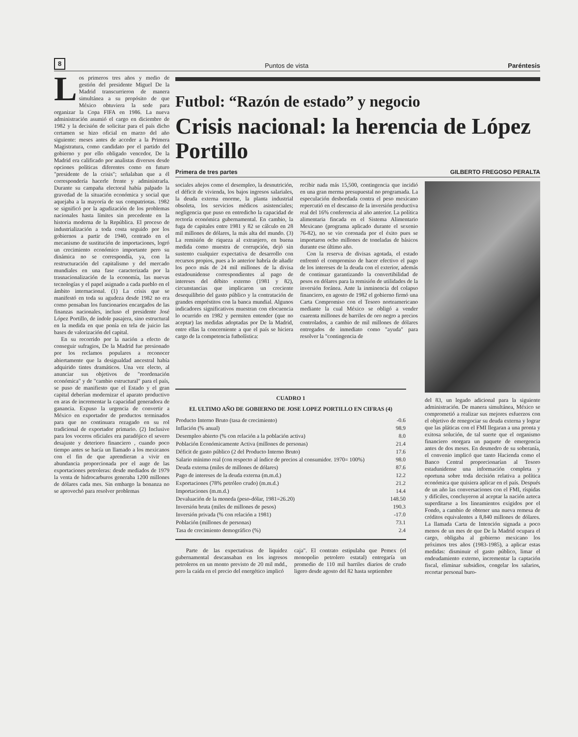8 Puntos de vista Paréntesis
Los primeros tres años y medio de gestión del presidente Miguel De la Madrid transcurrieron de manera simultánea a su propósito de que México obtuviera la sede para organizar la Copa FIFA en 1986. La nueva administración asumió el cargo en diciembre de 1982 y la decisión de solicitar para el país dicho certamen se hizo oficial en marzo del año siguiente: meses antes de acceder a la Primera Magistratura, como candidato por el partido del gobierno y por ello obligado vencedor, De la Madrid era calificado por analistas diversos desde opciones políticas diferentes como en futuro "presidente de la crisis"; señalaban que a él correspondería hacerle frente y administrarla. Durante su campaña electoral había palpado la gravedad de la situación económica y social que aquejaba a la mayoría de sus compatriotas. 1982 se significó por la agudización de los problemas nacionales hasta límites sin precedente en la historia moderna de la República. El proceso de industrialización a toda costa seguido por los gobiernos a partir de 1940, centrado en el mecanismo de sustitución de importaciones, logró un crecimiento económico importante pero su dinámica no se correspondía, ya, con la restructuración del capitalismo y del mercado mundiales en una fase caracterizada por la trasnacionalización de la economía, las nuevas tecnologías y el papel asignado a cada pueblo en el ámbito internacional. (1) La crisis que se manifestó en toda su agudeza desde 1982 no era como pensaban los funcionarios encargados de las finanzas nacionales, incluso el presidente José López Portillo, de índole pasajera, sino estructural en la medida en que ponía en tela de juicio las bases de valorización del capital.
En su recorrido por la nación a efecto de conseguir sufragios, De la Madrid fue presionado por los reclamos populares a reconocer abiertamente que la desigualdad ancestral había adquirido tintes dramáticos. Una vez electo, al anunciar sus objetivos de "reordenación económica" y de "cambio estructural" para el país, se puso de manifiesto que el Estado y el gran capital deberían modernizar el aparato productivo en aras de incrementar la capacidad generadora de ganancia. Expuso la urgencia de convertir a México en exportador de productos terminados para que no continuara rezagado en su rol tradicional de exportador primario. (2) Inclusive para los voceros oficiales era paradójico el severo desajuste y deterioro financiero , cuando poco tiempo antes se hacía un llamado a los mexicanos con el fin de que aprendieran a vivir en abundancia proporcionada por el auge de las exportaciones petroleras: desde mediados de 1979 la venta de hidrocarburos generaba 1200 millones de dólares cada mes. Sin embargo la bonanza no se aprovechó para resolver problemas
Futbol: “Razón de estado” y negocio
Crisis nacional: la herencia de López Portillo
Primera de tres partes GILBERTO FREGOSO PERALTA
sociales añejos como el desempleo, la desnutrición, el déficit de vivienda, los bajos ingresos salariales, la deuda externa enorme, la planta industrial obsoleta, los servicios médicos asistenciales; negligencia que puso en entredicho la capacidad de rectoría económica gubernamental. En cambio, la fuga de capitales entre 1981 y 82 se cálculo en 28 mil millones de dólares, la más alta del mundo. (3) La remisión de riqueza al extranjero, en buena medida como muestra de corrupción, dejó sin sustento cualquier expectativa de desarrollo con recursos propios, pues a lo anterior habría de añadir los poco más de 24 mil millones de la divisa estadounidense correspondientes al pago de intereses del débito externo (1981 y 82), circunstancias que implicaron un creciente desequilibrio del gasto público y la contratación de grandes empréstitos con la banca mundial. Algunos indicadores significativos muestran con elocuencia lo ocurrido en 1982 y permiten entender (que no aceptar) las medidas adoptadas por De la Madrid, entre ellas la concerniente a que el país se hiciera cargo de la competencia futbolística:
recibir nada más 15,500, contingencia que incidió en una gran merma presupuestal no programada. La especulación desbordada contra el peso mexicano repercutió en el descanso de la inversión productiva real del 16% conferencia al año anterior. La política alimentaria fincada en el Sistema Alimentario Mexicano (programa aplicado durante el sexenio 76-82), no se vio coronada por el éxito pues se importaron ocho millones de toneladas de básicos durante ese último año.
Con la reserva de divisas agotada, el estado enfrentó el compromiso de hacer efectivo el pago de los intereses de la deuda con el exterior, además de continuar garantizando la convertibilidad de pesos en dólares para la remisión de utilidades de la inversión foránea. Ante la inminencia del colapso financiero, en agosto de 1982 el gobierno firmó una Carta Compromiso con el Tesoro norteamericano mediante la cual México se obligó a vender cuarenta millones de barriles de oro negro a precios controlados, a cambio de mil millones de dólares entregados de inmediato como "ayuda" para resolver la "contingencia de
del 83, un legado adicional para la siguiente administración. De manera simultánea, México se comprometió a realizar sus mejores esfuerzos con el objetivo de renegociar su deuda externa y lograr que las pláticas con el FMI llegaran a una pronta y exitosa solución, de tal suerte que el organismo financiero otorgara un paquete de emergencia antes de dos meses. En desmedro de su soberanía, el convenio implicó que tanto Hacienda como el Banco Central proporcionarían al Tesoro estadunidense una información completa y oportuna sobre toda decisión relativa a política económica que quisiera aplicar en el país. Después de un año las conversaciones con el FMI, ríspidas y difíciles, concluyeron al aceptar la nación azteca superditarse a los lineamientos exigidos por el Fondo, a cambio de obtener una nueva remesa de créditos equivalentes a 8,840 millones de dólares. La llamada Carta de Intención signada a poco menos de un mes de que De la Madrid ocupara el cargo, obligaba al gobierno mexicano los próximos tres años (1983-1985), a aplicar estas medidas: disminuir el gasto público, limar el endeudamiento externo, incrementar la captación fiscal, eliminar subsidios, congelar los salarios, recortar personal buro-
CUADRO 1
EL ULTIMO AÑO DE GOBIERNO DE JOSE LOPEZ PORTILLO EN CIFRAS (4)
| Producto Interno Bruto (tasa de crecimiento) | -0.6 |
| Inflación (% anual) | 98.9 |
| Desempleo abierto (% con relación a la población activa) | 8.0 |
| Población Económicamente Activa (millones de personas) | 21.4 |
| Déficit de gasto público (2 del Producto Interno Bruto) | 17.6 |
| Salario mínimo real (con respecto al índice de precios al consumidor. 1970= 100%) | 98.0 |
| Deuda externa (miles de millones de dólares) | 87.6 |
| Pago de intereses de la deuda externa (m.m.d.) | 12.2 |
| Exportaciones (78% petróleo crudo) (m.m.d.) | 21.2 |
| Importaciones (m.m.d.) | 14.4 |
| Devaluación de la moneda (peso-dólar, 1981=26.20) | 148.50 |
| Inversión bruta (miles de millones de pesos) | 190.3 |
| Inversión privada (% con relación a 1981) | -17.0 |
| Población (millones de personas) | 73.1 |
| Tasa de crecimiento demográfico (%) | 2.4 |
Parte de las expectativas de liquidez gubernamental descansaban en los ingresos petroleros en un monto previsto de 20 mil mdd., pero la caída en el precio del energético implicó
caja". El contrato estipulaba que Pemex (el monopolio petrolero estatal) entregaría un promedio de 110 mil barriles diarios de crudo ligero desde agosto del 82 hasta septiembre